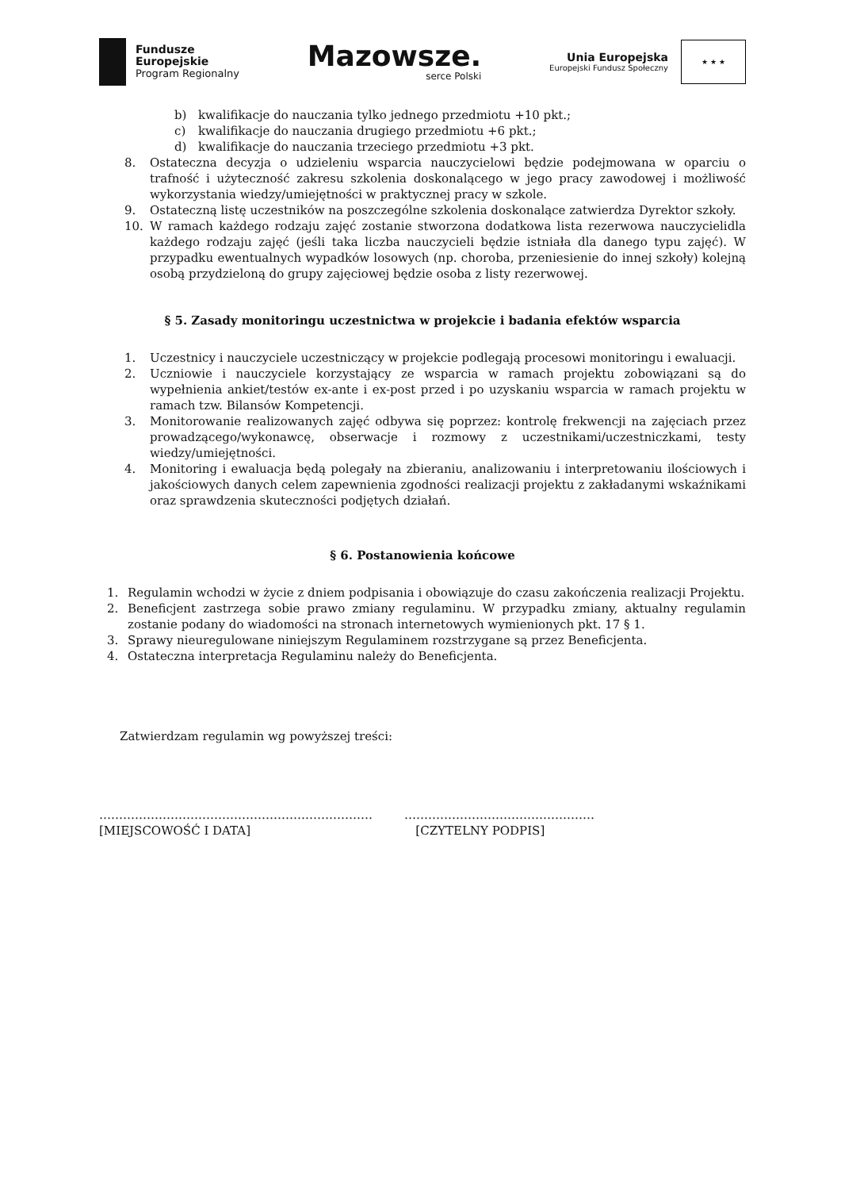Fundusze
Europejskie
Program Regionalny
Mazowsze.
serce Polski
Unia Europejska
Europejski Fundusz Społeczny
★ ★ ★
b) kwalifikacje do nauczania tylko jednego przedmiotu +10 pkt.;
c) kwalifikacje do nauczania drugiego przedmiotu +6 pkt.;
d) kwalifikacje do nauczania trzeciego przedmiotu +3 pkt.
8. Ostateczna decyzja o udzieleniu wsparcia nauczycielowi będzie podejmowana w oparciu o trafność i użyteczność zakresu szkolenia doskonalącego w jego pracy zawodowej i możliwość wykorzystania wiedzy/umiejętności w praktycznej pracy w szkole.
9. Ostateczną listę uczestników na poszczególne szkolenia doskonalące zatwierdza Dyrektor szkoły.
10. W ramach każdego rodzaju zajęć zostanie stworzona dodatkowa lista rezerwowa nauczycielidla każdego rodzaju zajęć (jeśli taka liczba nauczycieli będzie istniała dla danego typu zajęć). W przypadku ewentualnych wypadków losowych (np. choroba, przeniesienie do innej szkoły) kolejną osobą przydzieloną do grupy zajęciowej będzie osoba z listy rezerwowej.
§ 5. Zasady monitoringu uczestnictwa w projekcie i badania efektów wsparcia
1. Uczestnicy i nauczyciele uczestniczący w projekcie podlegają procesowi monitoringu i ewaluacji.
2. Uczniowie i nauczyciele korzystający ze wsparcia w ramach projektu zobowiązani są do wypełnienia ankiet/testów ex-ante i ex-post przed i po uzyskaniu wsparcia w ramach projektu w ramach tzw. Bilansów Kompetencji.
3. Monitorowanie realizowanych zajęć odbywa się poprzez: kontrolę frekwencji na zajęciach przez prowadzącego/wykonawcę, obserwacje i rozmowy z uczestnikami/uczestniczkami, testy wiedzy/umiejętności.
4. Monitoring i ewaluacja będą polegały na zbieraniu, analizowaniu i interpretowaniu ilościowych i jakościowych danych celem zapewnienia zgodności realizacji projektu z zakładanymi wskaźnikami oraz sprawdzenia skuteczności podjętych działań.
§ 6. Postanowienia końcowe
1. Regulamin wchodzi w życie z dniem podpisania i obowiązuje do czasu zakończenia realizacji Projektu.
2. Beneficjent zastrzega sobie prawo zmiany regulaminu. W przypadku zmiany, aktualny regulamin zostanie podany do wiadomości na stronach internetowych wymienionych pkt. 17 § 1.
3. Sprawy nieuregulowane niniejszym Regulaminem rozstrzygane są przez Beneficjenta.
4. Ostateczna interpretacja Regulaminu należy do Beneficjenta.
Zatwierdzam regulamin wg powyższej treści:
……………………………………………………………
[MIEJSCOWOŚĆ I DATA]
…………………………………………
[CZYTELNY PODPIS]